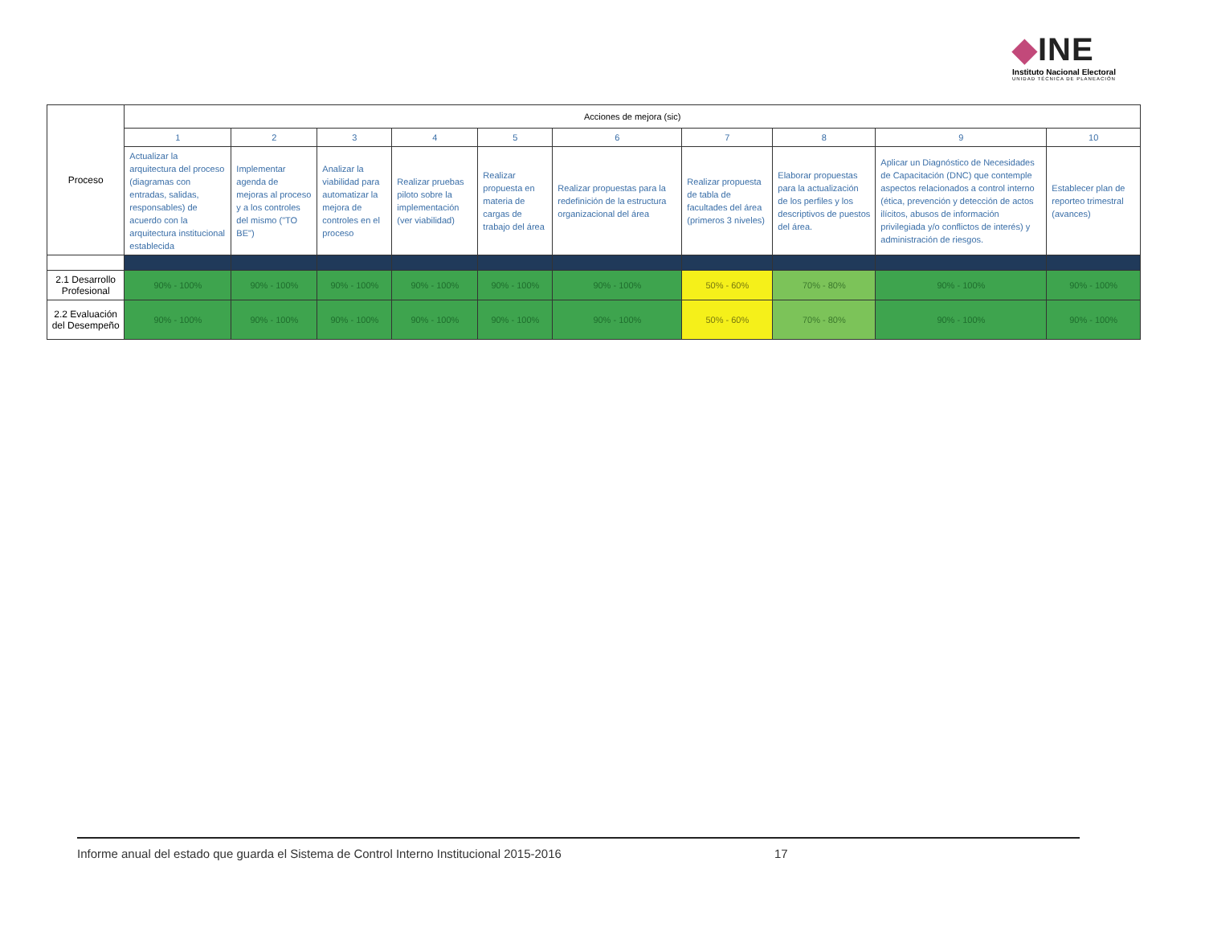◆INE
Instituto Nacional Electoral
UNIDAD TÉCNICA DE PLANEACIÓN
| Proceso | Acciones de mejora (sic) | | | | | | | | | |
| --- | --- | --- | --- | --- | --- | --- | --- | --- | --- | --- |
| | 1 | 2 | 3 | 4 | 5 | 6 | 7 | 8 | 9 | 10 |
| | Actualizar la arquitectura del proceso (diagramas con entradas, salidas, responsables) de acuerdo con la arquitectura institucional establecida | Implementar agenda de mejoras al proceso y a los controles del mismo ("TO BE") | Analizar la viabilidad para automatizar la mejora de controles en el proceso | Realizar pruebas piloto sobre la implementación (ver viabilidad) | Realizar propuesta en materia de cargas de trabajo del área | Realizar propuestas para la redefinición de la estructura organizacional del área | Realizar propuesta de tabla de facultades del área (primeros 3 niveles) | Elaborar propuestas para la actualización de los perfiles y los descriptivos de puestos del área. | Aplicar un Diagnóstico de Necesidades de Capacitación (DNC) que contemple aspectos relacionados a control interno (ética, prevención y detección de actos ilícitos, abusos de información privilegiada y/o conflictos de interés) y administración de riesgos. | Establecer plan de reporteo trimestral (avances) |
| 2.1 Desarrollo Profesional | 90% - 100% | 90% - 100% | 90% - 100% | 90% - 100% | 90% - 100% | 90% - 100% | 50% - 60% | 70% - 80% | 90% - 100% | 90% - 100% |
| 2.2 Evaluación del Desempeño | 90% - 100% | 90% - 100% | 90% - 100% | 90% - 100% | 90% - 100% | 90% - 100% | 50% - 60% | 70% - 80% | 90% - 100% | 90% - 100% |
Informe anual del estado que guarda el Sistema de Control Interno Institucional 2015-2016 17